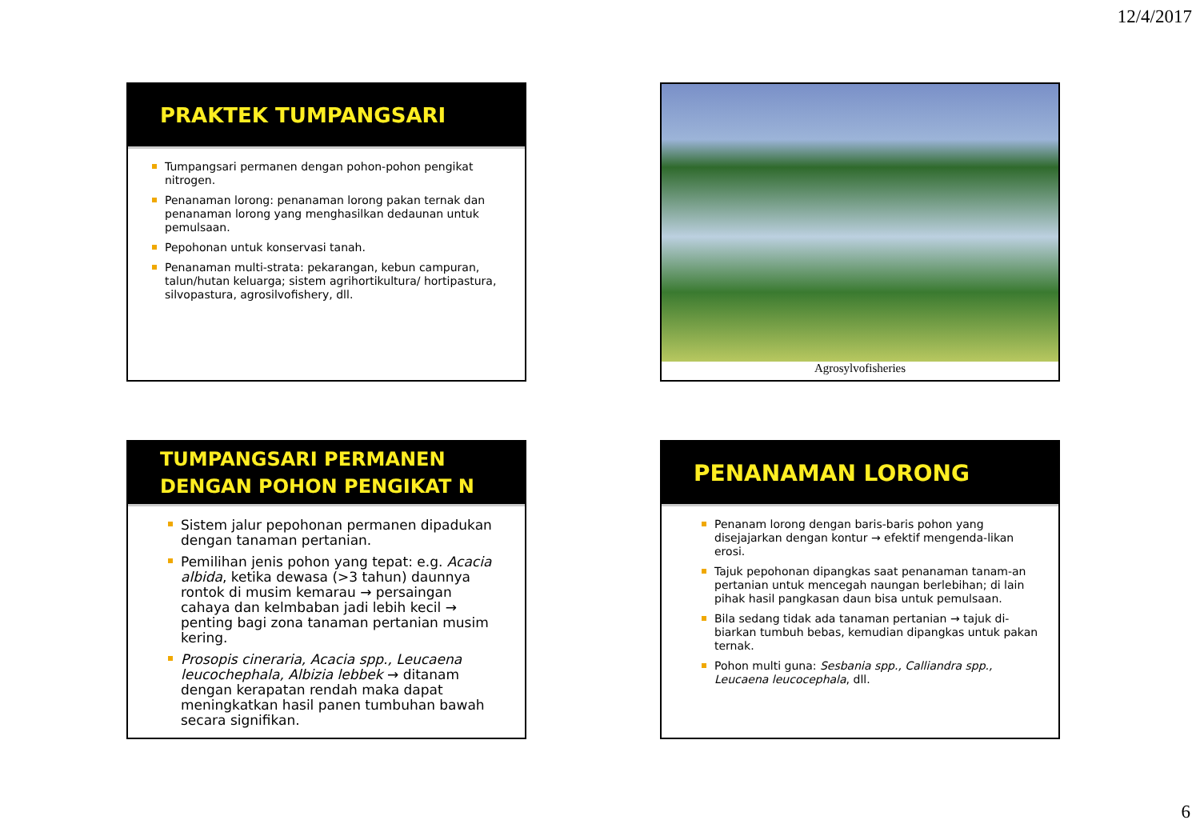12/4/2017
PRAKTEK TUMPANGSARI
Tumpangsari permanen dengan pohon-pohon pengikat nitrogen.
Penanaman lorong: penanaman lorong pakan ternak dan penanaman lorong yang menghasilkan dedaunan untuk pemulsaan.
Pepohonan untuk konservasi tanah.
Penanaman multi-strata: pekarangan, kebun campuran, talun/hutan keluarga; sistem agrihortikultura/ hortipastura, silvopastura, agrosilvofishery, dll.
Agrosylvofisheries
TUMPANGSARI PERMANEN
DENGAN POHON PENGIKAT N
Sistem jalur pepohonan permanen dipadukan dengan tanaman pertanian.
Pemilihan jenis pohon yang tepat: e.g. Acacia albida, ketika dewasa (>3 tahun) daunnya rontok di musim kemarau → persaingan cahaya dan kelmbaban jadi lebih kecil → penting bagi zona tanaman pertanian musim kering.
Prosopis cineraria, Acacia spp., Leucaena leucochephala, Albizia lebbek → ditanam dengan kerapatan rendah maka dapat meningkatkan hasil panen tumbuhan bawah secara signifikan.
PENANAMAN LORONG
Penanam lorong dengan baris-baris pohon yang disejajarkan dengan kontur → efektif mengenda-likan erosi.
Tajuk pepohonan dipangkas saat penanaman tanam-an pertanian untuk mencegah naungan berlebihan; di lain pihak hasil pangkasan daun bisa untuk pemulsaan.
Bila sedang tidak ada tanaman pertanian → tajuk di-biarkan tumbuh bebas, kemudian dipangkas untuk pakan ternak.
Pohon multi guna: Sesbania spp., Calliandra spp., Leucaena leucocephala, dll.
6